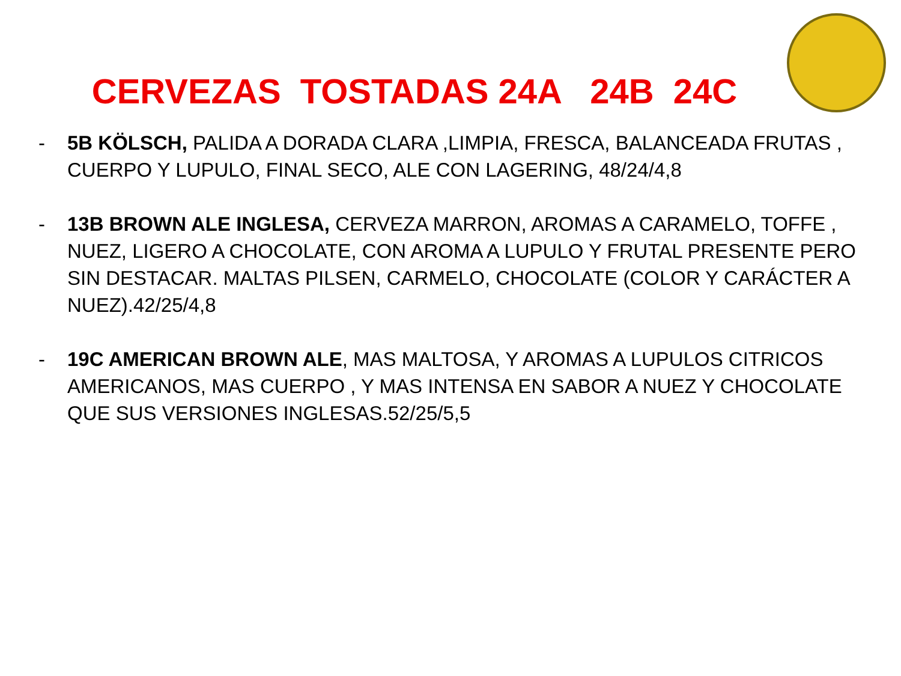CERVEZAS TOSTADAS 24A 24B 24C
- 5B KÖLSCH, PALIDA A DORADA CLARA ,LIMPIA, FRESCA, BALANCEADA FRUTAS , CUERPO Y LUPULO, FINAL SECO, ALE CON LAGERING, 48/24/4,8
- 13B BROWN ALE INGLESA, CERVEZA MARRON, AROMAS A CARAMELO, TOFFE , NUEZ, LIGERO A CHOCOLATE, CON AROMA A LUPULO Y FRUTAL PRESENTE PERO SIN DESTACAR. MALTAS PILSEN, CARMELO, CHOCOLATE (COLOR Y CARÁCTER A NUEZ).42/25/4,8
- 19C AMERICAN BROWN ALE, MAS MALTOSA, Y AROMAS A LUPULOS CITRICOS AMERICANOS, MAS CUERPO , Y MAS INTENSA EN SABOR A NUEZ Y CHOCOLATE QUE SUS VERSIONES INGLESAS.52/25/5,5